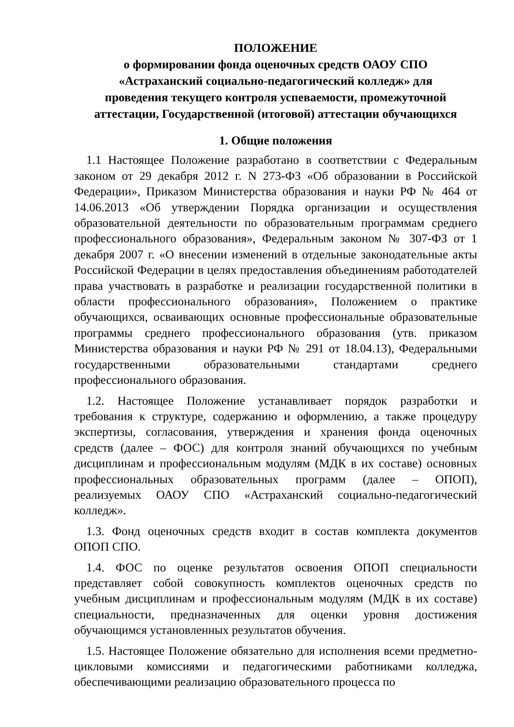ПОЛОЖЕНИЕ
о формировании фонда оценочных средств ОАОУ СПО
«Астраханский социально-педагогический колледж» для
проведения текущего контроля успеваемости, промежуточной
аттестации, Государственной (итоговой) аттестации обучающихся
1. Общие положения
1.1 Настоящее Положение разработано в соответствии с Федеральным законом от 29 декабря 2012 г. N 273-ФЗ «Об образовании в Российской Федерации», Приказом Министерства образования и науки РФ № 464 от 14.06.2013 «Об утверждении Порядка организации и осуществления образовательной деятельности по образовательным программам среднего профессионального образования», Федеральным законом № 307-ФЗ от 1 декабря 2007 г. «О внесении изменений в отдельные законодательные акты Российской Федерации в целях предоставления объединениям работодателей права участвовать в разработке и реализации государственной политики в области профессионального образования», Положением о практике обучающихся, осваивающих основные профессиональные образовательные программы среднего профессионального образования (утв. приказом Министерства образования и науки РФ № 291 от 18.04.13), Федеральными государственными образовательными стандартами среднего профессионального образования.
1.2. Настоящее Положение устанавливает порядок разработки и требования к структуре, содержанию и оформлению, а также процедуру экспертизы, согласования, утверждения и хранения фонда оценочных средств (далее – ФОС) для контроля знаний обучающихся по учебным дисциплинам и профессиональным модулям (МДК в их составе) основных профессиональных образовательных программ (далее – ОПОП), реализуемых ОАОУ СПО «Астраханский социально-педагогический колледж».
1.3. Фонд оценочных средств входит в состав комплекта документов ОПОП СПО.
1.4. ФОС по оценке результатов освоения ОПОП специальности представляет собой совокупность комплектов оценочных средств по учебным дисциплинам и профессиональным модулям (МДК в их составе) специальности, предназначенных для оценки уровня достижения обучающимся установленных результатов обучения.
1.5. Настоящее Положение обязательно для исполнения всеми предметно-цикловыми комиссиями и педагогическими работниками колледжа, обеспечивающими реализацию образовательного процесса по